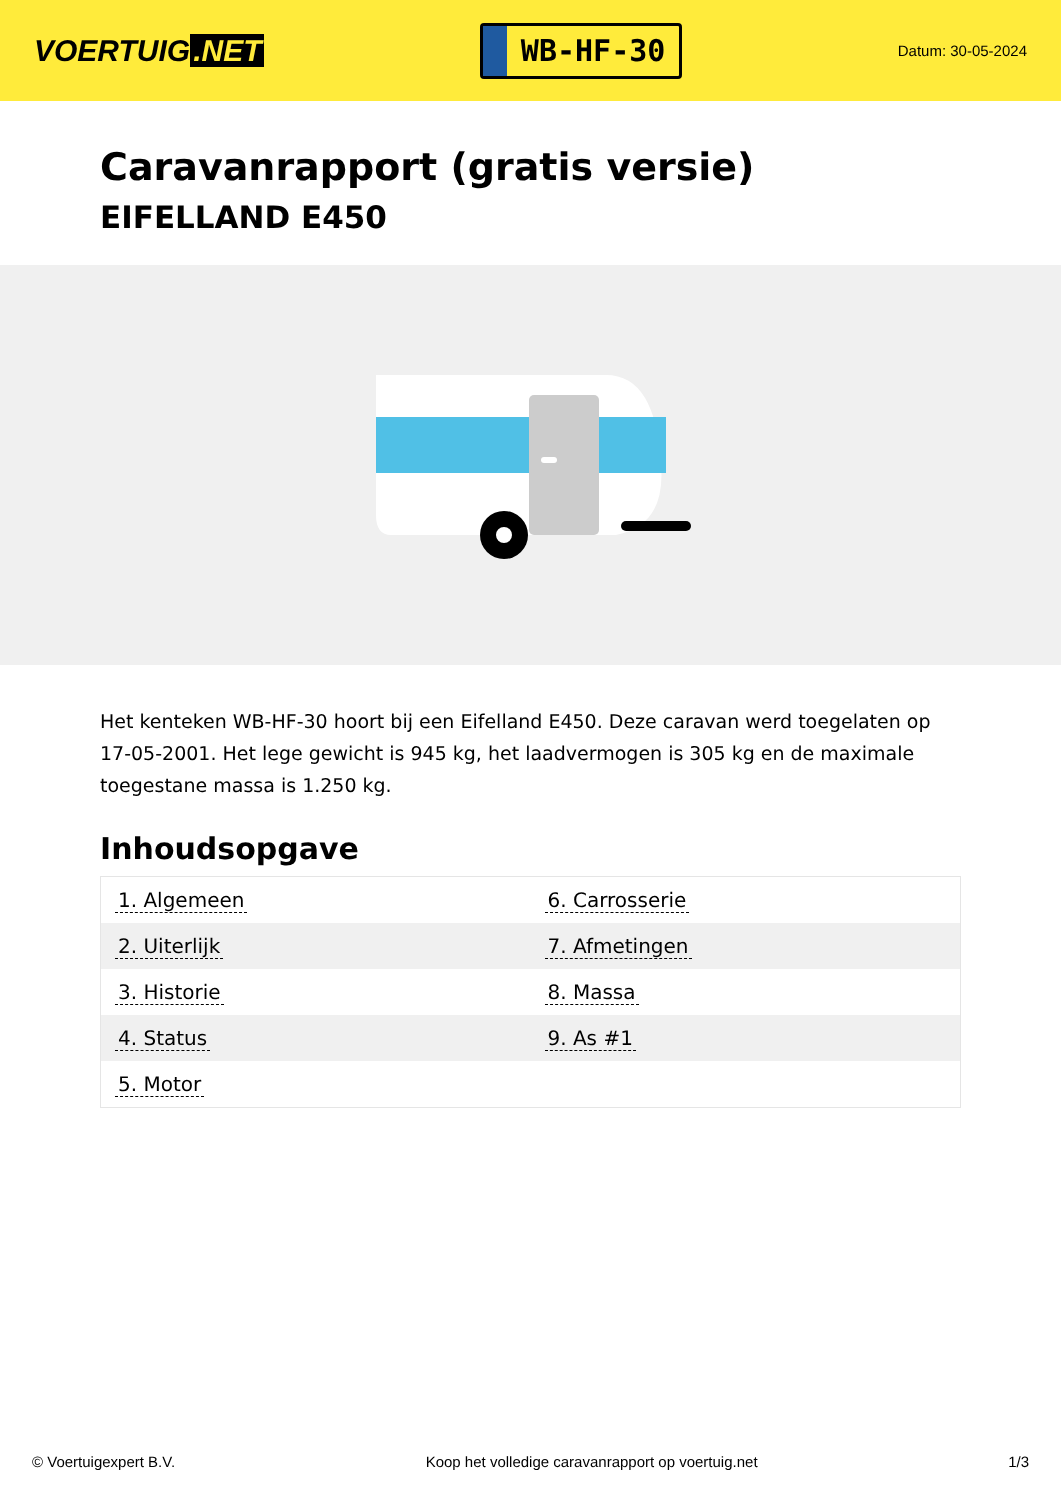VOERTUIG.NET
WB-HF-30
Datum: 30-05-2024
Caravanrapport (gratis versie)
EIFELLAND E450
Het kenteken WB-HF-30 hoort bij een Eifelland E450. Deze caravan werd toegelaten op 17-05-2001. Het lege gewicht is 945 kg, het laadvermogen is 305 kg en de maximale toegestane massa is 1.250 kg.
Inhoudsopgave
| 1. Algemeen | 6. Carrosserie |
| 2. Uiterlijk | 7. Afmetingen |
| 3. Historie | 8. Massa |
| 4. Status | 9. As #1 |
| 5. Motor | |
© Voertuigexpert B.V. Koop het volledige caravanrapport op voertuig.net 1/3